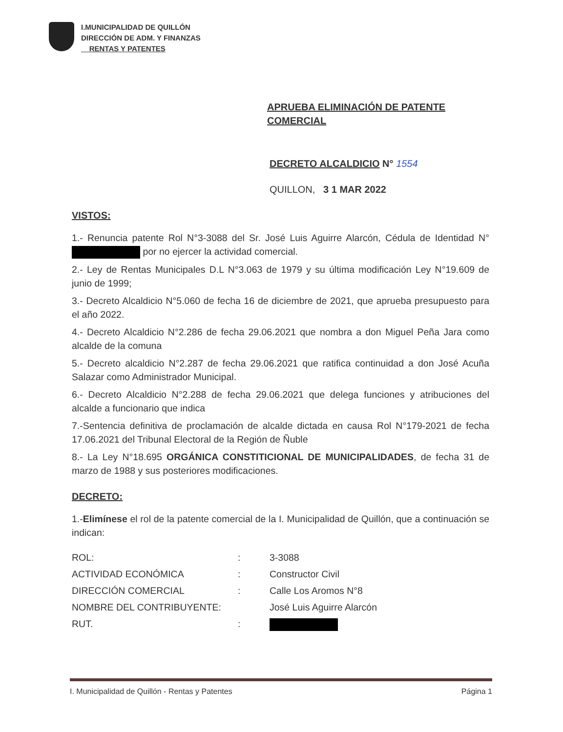I.MUNICIPALIDAD DE QUILLÓN
DIRECCIÓN DE ADM. Y FINANZAS
RENTAS Y PATENTES
APRUEBA ELIMINACIÓN DE PATENTE
COMERCIAL
DECRETO ALCALDICIO N° 1554
QUILLON, 3 1 MAR 2022
VISTOS:
1.- Renuncia patente Rol N°3-3088 del Sr. José Luis Aguirre Alarcón, Cédula de Identidad N° por no ejercer la actividad comercial.
2.- Ley de Rentas Municipales D.L N°3.063 de 1979 y su última modificación Ley N°19.609 de junio de 1999;
3.- Decreto Alcaldicio N°5.060 de fecha 16 de diciembre de 2021, que aprueba presupuesto para el año 2022.
4.- Decreto Alcaldicio N°2.286 de fecha 29.06.2021 que nombra a don Miguel Peña Jara como alcalde de la comuna
5.- Decreto alcaldicio N°2.287 de fecha 29.06.2021 que ratifica continuidad a don José Acuña Salazar como Administrador Municipal.
6.- Decreto Alcaldicio N°2.288 de fecha 29.06.2021 que delega funciones y atribuciones del alcalde a funcionario que indica
7.-Sentencia definitiva de proclamación de alcalde dictada en causa Rol N°179-2021 de fecha 17.06.2021 del Tribunal Electoral de la Región de Ñuble
8.- La Ley N°18.695 ORGÁNICA CONSTITICIONAL DE MUNICIPALIDADES, de fecha 31 de marzo de 1988 y sus posteriores modificaciones.
DECRETO:
1.-Elimínese el rol de la patente comercial de la I. Municipalidad de Quillón, que a continuación se indican:
| ROL: | : | 3-3088 |
| ACTIVIDAD ECONÓMICA | : | Constructor Civil |
| DIRECCIÓN COMERCIAL | : | Calle Los Aromos N°8 |
| NOMBRE DEL CONTRIBUYENTE: | | José Luis Aguirre Alarcón |
| RUT. | : | |
I. Municipalidad de Quillón - Rentas y Patentes Página 1